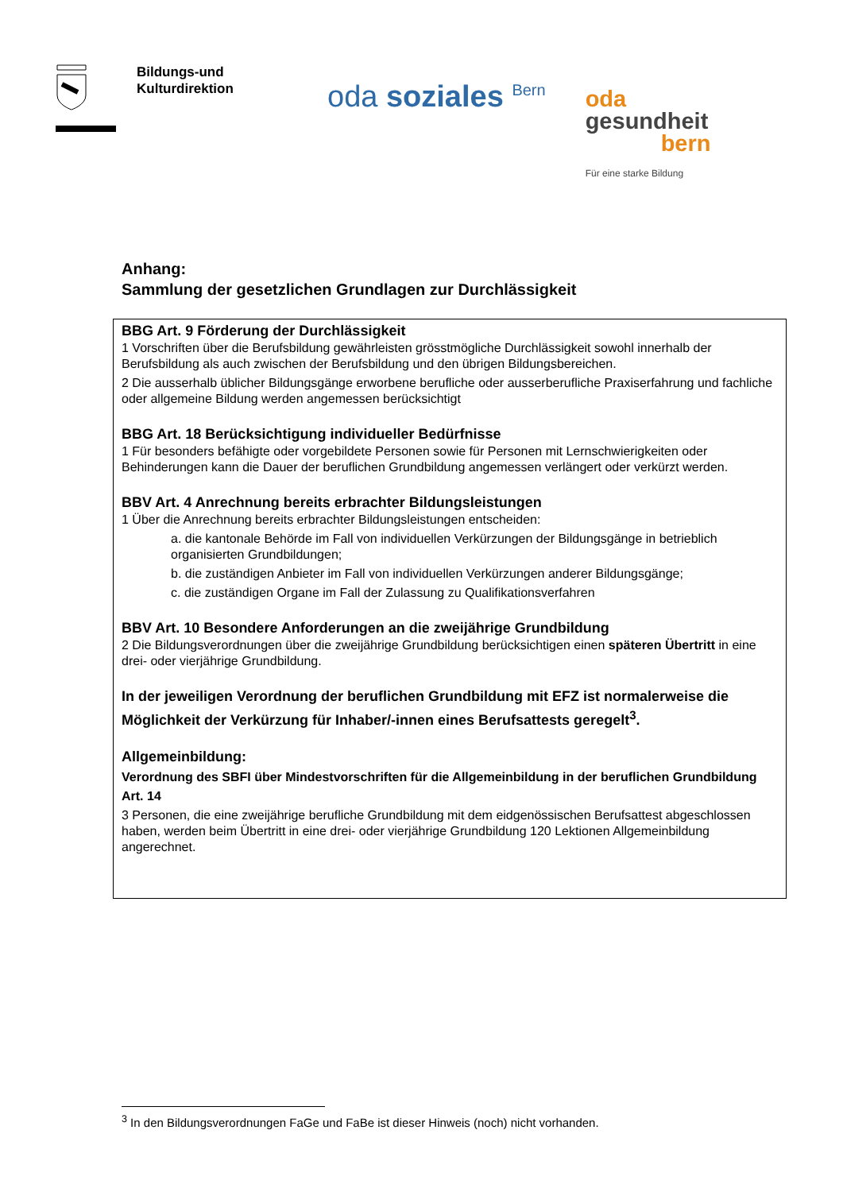Bildungs-und
Kulturdirektion
oda soziales <sup>Bern</sup>
oda
gesundheit
bern
Für eine starke Bildung
Anhang:
Sammlung der gesetzlichen Grundlagen zur Durchlässigkeit
BBG Art. 9 Förderung der Durchlässigkeit
1 Vorschriften über die Berufsbildung gewährleisten grösstmögliche Durchlässigkeit sowohl innerhalb der Berufsbildung als auch zwischen der Berufsbildung und den übrigen Bildungsbereichen.
2 Die ausserhalb üblicher Bildungsgänge erworbene berufliche oder ausserberufliche Praxiserfahrung und fachliche oder allgemeine Bildung werden angemessen berücksichtigt
BBG Art. 18 Berücksichtigung individueller Bedürfnisse
1 Für besonders befähigte oder vorgebildete Personen sowie für Personen mit Lernschwierigkeiten oder Behinderungen kann die Dauer der beruflichen Grundbildung angemessen verlängert oder verkürzt werden.
BBV Art. 4 Anrechnung bereits erbrachter Bildungsleistungen
1 Über die Anrechnung bereits erbrachter Bildungsleistungen entscheiden:
a. die kantonale Behörde im Fall von individuellen Verkürzungen der Bildungsgänge in betrieblich organisierten Grundbildungen;
b. die zuständigen Anbieter im Fall von individuellen Verkürzungen anderer Bildungsgänge;
c. die zuständigen Organe im Fall der Zulassung zu Qualifikationsverfahren
BBV Art. 10 Besondere Anforderungen an die zweijährige Grundbildung
2 Die Bildungsverordnungen über die zweijährige Grundbildung berücksichtigen einen späteren Übertritt in eine drei- oder vierjährige Grundbildung.
In der jeweiligen Verordnung der beruflichen Grundbildung mit EFZ ist normalerweise die Möglichkeit der Verkürzung für Inhaber/-innen eines Berufsattests geregelt<sup>3</sup>.
Allgemeinbildung:
Verordnung des SBFI über Mindestvorschriften für die Allgemeinbildung in der beruflichen Grundbildung
Art. 14
3 Personen, die eine zweijährige berufliche Grundbildung mit dem eidgenössischen Berufsattest abgeschlossen haben, werden beim Übertritt in eine drei- oder vierjährige Grundbildung 120 Lektionen Allgemeinbildung angerechnet.
<sup>3</sup> In den Bildungsverordnungen FaGe und FaBe ist dieser Hinweis (noch) nicht vorhanden.